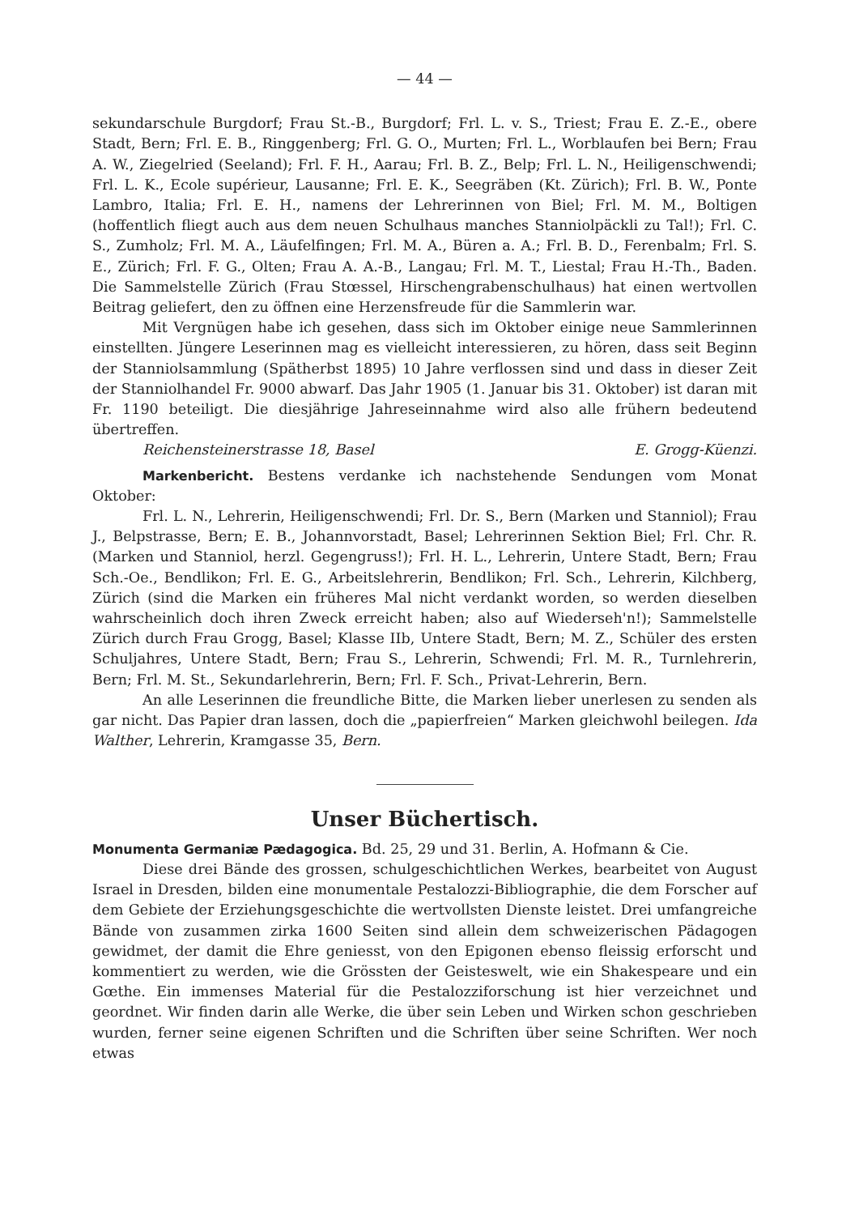— 44 —
sekundarschule Burgdorf; Frau St.-B., Burgdorf; Frl. L. v. S., Triest; Frau E. Z.-E., obere Stadt, Bern; Frl. E. B., Ringgenberg; Frl. G. O., Murten; Frl. L., Worblaufen bei Bern; Frau A. W., Ziegelried (Seeland); Frl. F. H., Aarau; Frl. B. Z., Belp; Frl. L. N., Heiligenschwendi; Frl. L. K., Ecole supérieur, Lausanne; Frl. E. K., Seegräben (Kt. Zürich); Frl. B. W., Ponte Lambro, Italia; Frl. E. H., namens der Lehrerinnen von Biel; Frl. M. M., Boltigen (hoffentlich fliegt auch aus dem neuen Schulhaus manches Stanniolpäckli zu Tal!); Frl. C. S., Zumholz; Frl. M. A., Läufelfingen; Frl. M. A., Büren a. A.; Frl. B. D., Ferenbalm; Frl. S. E., Zürich; Frl. F. G., Olten; Frau A. A.-B., Langau; Frl. M. T., Liestal; Frau H.-Th., Baden. Die Sammelstelle Zürich (Frau Stœssel, Hirschengrabenschulhaus) hat einen wertvollen Beitrag geliefert, den zu öffnen eine Herzensfreude für die Sammlerin war.
Mit Vergnügen habe ich gesehen, dass sich im Oktober einige neue Sammlerinnen einstellten. Jüngere Leserinnen mag es vielleicht interessieren, zu hören, dass seit Beginn der Stanniolsammlung (Spätherbst 1895) 10 Jahre verflossen sind und dass in dieser Zeit der Stanniolhandel Fr. 9000 abwarf. Das Jahr 1905 (1. Januar bis 31. Oktober) ist daran mit Fr. 1190 beteiligt. Die diesjährige Jahreseinnahme wird also alle frühern bedeutend übertreffen.
Reichensteinerstrasse 18, Basel E. Grogg-Küenzi.
Markenbericht. Bestens verdanke ich nachstehende Sendungen vom Monat Oktober:
Frl. L. N., Lehrerin, Heiligenschwendi; Frl. Dr. S., Bern (Marken und Stanniol); Frau J., Belpstrasse, Bern; E. B., Johannvorstadt, Basel; Lehrerinnen Sektion Biel; Frl. Chr. R. (Marken und Stanniol, herzl. Gegengruss!); Frl. H. L., Lehrerin, Untere Stadt, Bern; Frau Sch.-Oe., Bendlikon; Frl. E. G., Arbeitslehrerin, Bendlikon; Frl. Sch., Lehrerin, Kilchberg, Zürich (sind die Marken ein früheres Mal nicht verdankt worden, so werden dieselben wahrscheinlich doch ihren Zweck erreicht haben; also auf Wiederseh'n!); Sammelstelle Zürich durch Frau Grogg, Basel; Klasse IIb, Untere Stadt, Bern; M. Z., Schüler des ersten Schuljahres, Untere Stadt, Bern; Frau S., Lehrerin, Schwendi; Frl. M. R., Turnlehrerin, Bern; Frl. M. St., Sekundarlehrerin, Bern; Frl. F. Sch., Privat-Lehrerin, Bern.
An alle Leserinnen die freundliche Bitte, die Marken lieber unerlesen zu senden als gar nicht. Das Papier dran lassen, doch die „papierfreien“ Marken gleichwohl beilegen. Ida Walther, Lehrerin, Kramgasse 35, Bern.
Unser Büchertisch.
Monumenta Germaniæ Pædagogica. Bd. 25, 29 und 31. Berlin, A. Hofmann & Cie.
Diese drei Bände des grossen, schulgeschichtlichen Werkes, bearbeitet von August Israel in Dresden, bilden eine monumentale Pestalozzi-Bibliographie, die dem Forscher auf dem Gebiete der Erziehungsgeschichte die wertvollsten Dienste leistet. Drei umfangreiche Bände von zusammen zirka 1600 Seiten sind allein dem schweizerischen Pädagogen gewidmet, der damit die Ehre geniesst, von den Epigonen ebenso fleissig erforscht und kommentiert zu werden, wie die Grössten der Geisteswelt, wie ein Shakespeare und ein Gœthe. Ein immenses Material für die Pestalozziforschung ist hier verzeichnet und geordnet. Wir finden darin alle Werke, die über sein Leben und Wirken schon geschrieben wurden, ferner seine eigenen Schriften und die Schriften über seine Schriften. Wer noch etwas